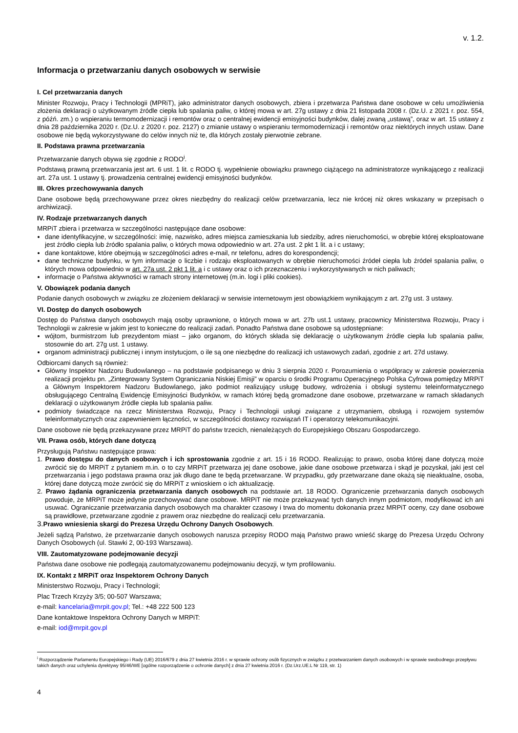v. 1.2.
Informacja o przetwarzaniu danych osobowych w serwisie
I. Cel przetwarzania danych
Minister Rozwoju, Pracy i Technologii (MPRiT), jako administrator danych osobowych, zbiera i przetwarza Państwa dane osobowe w celu umożliwienia złożenia deklaracji o użytkowanym źródle ciepła lub spalania paliw, o której mowa w art. 27g ustawy z dnia 21 listopada 2008 r. (Dz.U. z 2021 r. poz. 554, z późń. zm.) o wspieraniu termomodernizacji i remontów oraz o centralnej ewidencji emisyjności budynków, dalej zwaną „ustawą”, oraz w art. 15 ustawy z dnia 28 października 2020 r. (Dz.U. z 2020 r. poz. 2127) o zmianie ustawy o wspieraniu termomodernizacji i remontów oraz niektórych innych ustaw. Dane osobowe nie będą wykorzystywane do celów innych niż te, dla których zostały pierwotnie zebrane.
II. Podstawa prawna przetwarzania
Przetwarzanie danych obywa się zgodnie z RODO<sup>i</sup>.
Podstawą prawną przetwarzania jest art. 6 ust. 1 lit. c RODO tj. wypełnienie obowiązku prawnego ciążącego na administratorze wynikającego z realizacji art. 27a ust. 1 ustawy tj. prowadzenia centralnej ewidencji emisyjności budynków.
III. Okres przechowywania danych
Dane osobowe będą przechowywane przez okres niezbędny do realizacji celów przetwarzania, lecz nie krócej niż okres wskazany w przepisach o archiwizacji.
IV. Rodzaje przetwarzanych danych
MRPiT zbiera i przetwarza w szczególności następujące dane osobowe:
dane identyfikacyjne, w szczególności: imię, nazwisko, adres miejsca zamieszkania lub siedziby, adres nieruchomości, w obrębie której eksploatowane jest źródło ciepła lub źródło spalania paliw, o których mowa odpowiednio w art. 27a ust. 2 pkt 1 lit. a i c ustawy;
dane kontaktowe, które obejmują w szczególności adres e-mail, nr telefonu, adres do korespondencji;
dane techniczne budynku, w tym informacje o liczbie i rodzaju eksploatowanych w obrębie nieruchomości źródeł ciepła lub źródeł spalania paliw, o których mowa odpowiednio w art. 27a ust. 2 pkt 1 lit. a i c ustawy oraz o ich przeznaczeniu i wykorzystywanych w nich paliwach;
informacje o Państwa aktywności w ramach strony internetowej (m.in. logi i pliki cookies).
V. Obowiązek podania danych
Podanie danych osobowych w związku ze złożeniem deklaracji w serwisie internetowym jest obowiązkiem wynikającym z art. 27g ust. 3 ustawy.
VI. Dostęp do danych osobowych
Dostęp do Państwa danych osobowych mają osoby uprawnione, o których mowa w art. 27b ust.1 ustawy, pracownicy Ministerstwa Rozwoju, Pracy i Technologii w zakresie w jakim jest to konieczne do realizacji zadań. Ponadto Państwa dane osobowe są udostępniane:
wójtom, burmistrzom lub prezydentom miast – jako organom, do których składa się deklarację o użytkowanym źródle ciepła lub spalania paliw, stosownie do art. 27g ust. 1 ustawy.
organom administracji publicznej i innym instytucjom, o ile są one niezbędne do realizacji ich ustawowych zadań, zgodnie z art. 27d ustawy.
Odbiorcami danych są również:
Główny Inspektor Nadzoru Budowlanego – na podstawie podpisanego w dniu 3 sierpnia 2020 r. Porozumienia o współpracy w zakresie powierzenia realizacji projektu pn. „Zintegrowany System Ograniczania Niskiej Emisji” w oparciu o środki Programu Operacyjnego Polska Cyfrowa pomiędzy MRPiT a Głównym Inspektorem Nadzoru Budowlanego, jako podmiot realizujący usługę budowy, wdrożenia i obsługi systemu teleinformatycznego obsługującego Centralną Ewidencję Emisyjności Budynków, w ramach której będą gromadzone dane osobowe, przetwarzane w ramach składanych deklaracji o użytkowanym źródle ciepła lub spalania paliw.
podmioty świadczące na rzecz Ministerstwa Rozwoju, Pracy i Technologii usługi związane z utrzymaniem, obsługą i rozwojem systemów teleinformatycznych oraz zapewnieniem łączności, w szczególności dostawcy rozwiązań IT i operatorzy telekomunikacyjni.
Dane osobowe nie będą przekazywane przez MRPiT do państw trzecich, nienależących do Europejskiego Obszaru Gospodarczego.
VII. Prawa osób, których dane dotyczą
Przysługują Państwu następujące prawa:
1. Prawo dostępu do danych osobowych i ich sprostowania zgodnie z art. 15 i 16 RODO. Realizując to prawo, osoba której dane dotyczą może zwrócić się do MRPiT z pytaniem m.in. o to czy MRPiT przetwarza jej dane osobowe, jakie dane osobowe przetwarza i skąd je pozyskał, jaki jest cel przetwarzania i jego podstawa prawna oraz jak długo dane te będą przetwarzane. W przypadku, gdy przetwarzane dane okażą się nieaktualne, osoba, której dane dotyczą może zwrócić się do MRPiT z wnioskiem o ich aktualizację.
2. Prawo żądania ograniczenia przetwarzania danych osobowych na podstawie art. 18 RODO. Ograniczenie przetwarzania danych osobowych powoduje, że MRPiT może jedynie przechowywać dane osobowe. MRPiT nie może przekazywać tych danych innym podmiotom, modyfikować ich ani usuwać. Ograniczanie przetwarzania danych osobowych ma charakter czasowy i trwa do momentu dokonania przez MRPiT oceny, czy dane osobowe są prawidłowe, przetwarzane zgodnie z prawem oraz niezbędne do realizacji celu przetwarzania.
3. Prawo wniesienia skargi do Prezesa Urzędu Ochrony Danych Osobowych.
Jeżeli sądzą Państwo, że przetwarzanie danych osobowych narusza przepisy RODO mają Państwo prawo wnieść skargę do Prezesa Urzędu Ochrony Danych Osobowych (ul. Stawki 2, 00-193 Warszawa).
VIII. Zautomatyzowane podejmowanie decyzji
Państwa dane osobowe nie podlegają zautomatyzowanemu podejmowaniu decyzji, w tym profilowaniu.
IX. Kontakt z MRPiT oraz Inspektorem Ochrony Danych
Ministerstwo Rozwoju, Pracy i Technologii;
Plac Trzech Krzyży 3/5; 00-507 Warszawa;
e-mail: kancelaria@mrpit.gov.pl; Tel.: +48 222 500 123
Dane kontaktowe Inspektora Ochrony Danych w MRPiT:
e-mail: iod@mrpit.gov.pl
<sup>i</sup> Rozporządzenie Parlamentu Europejskiego i Rady (UE) 2016/679 z dnia 27 kwietnia 2016 r. w sprawie ochrony osób fizycznych w związku z przetwarzaniem danych osobowych i w sprawie swobodnego przepływu takich danych oraz uchylenia dyrektywy 95/46/WE [ogólne rozporządzenie o ochronie danych] z dnia 27 kwietnia 2016 r. (Dz.Urz.UE.L Nr 119, str. 1)
4